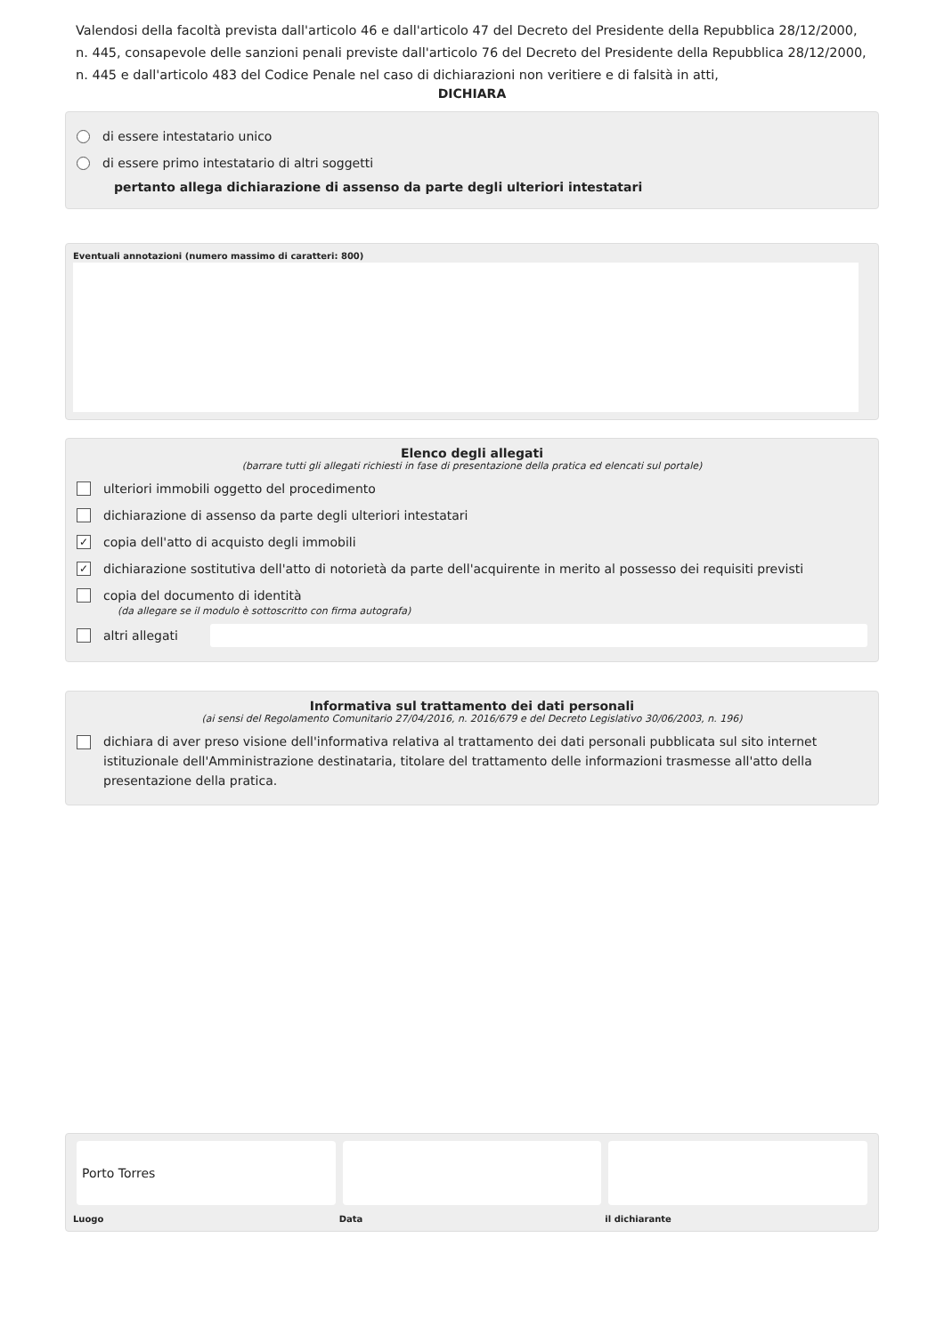Valendosi della facoltà prevista dall'articolo 46 e dall'articolo 47 del Decreto del Presidente della Repubblica 28/12/2000, n. 445, consapevole delle sanzioni penali previste dall'articolo 76 del Decreto del Presidente della Repubblica 28/12/2000, n. 445 e dall'articolo 483 del Codice Penale nel caso di dichiarazioni non veritiere e di falsità in atti,
DICHIARA
di essere intestatario unico
di essere primo intestatario di altri soggetti
pertanto allega dichiarazione di assenso da parte degli ulteriori intestatari
Eventuali annotazioni (numero massimo di caratteri: 800)
Elenco degli allegati
(barrare tutti gli allegati richiesti in fase di presentazione della pratica ed elencati sul portale)
ulteriori immobili oggetto del procedimento
dichiarazione di assenso da parte degli ulteriori intestatari
✓ copia dell'atto di acquisto degli immobili
✓ dichiarazione sostitutiva dell'atto di notorietà da parte dell'acquirente in merito al possesso dei requisiti previsti
copia del documento di identità
(da allegare se il modulo è sottoscritto con firma autografa)
altri allegati
Informativa sul trattamento dei dati personali
(ai sensi del Regolamento Comunitario 27/04/2016, n. 2016/679 e del Decreto Legislativo 30/06/2003, n. 196)
dichiara di aver preso visione dell'informativa relativa al trattamento dei dati personali pubblicata sul sito internet istituzionale dell'Amministrazione destinataria, titolare del trattamento delle informazioni trasmesse all'atto della presentazione della pratica.
Porto Torres
Luogo Data il dichiarante